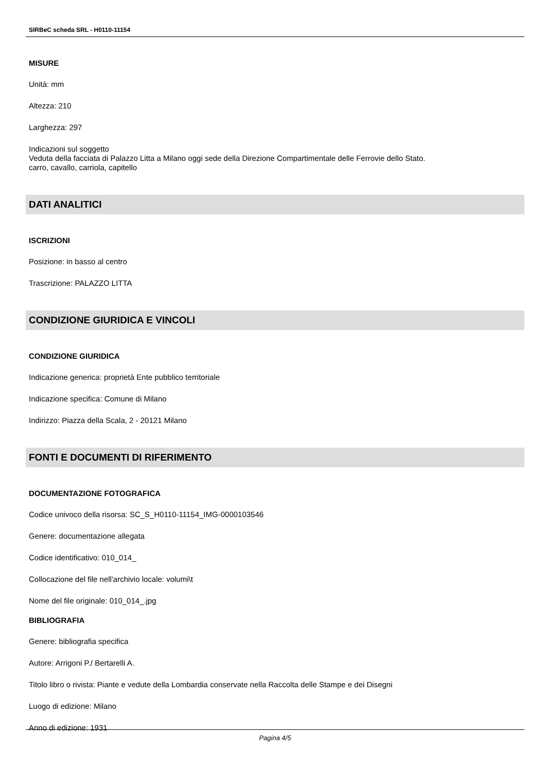SIRBeC scheda SRL - H0110-11154
MISURE
Unità: mm
Altezza: 210
Larghezza: 297
Indicazioni sul soggetto
Veduta della facciata di Palazzo Litta a Milano oggi sede della Direzione Compartimentale delle Ferrovie dello Stato.
carro, cavallo, carriola, capitello
DATI ANALITICI
ISCRIZIONI
Posizione: in basso al centro
Trascrizione: PALAZZO LITTA
CONDIZIONE GIURIDICA E VINCOLI
CONDIZIONE GIURIDICA
Indicazione generica: proprietà Ente pubblico territoriale
Indicazione specifica: Comune di Milano
Indirizzo: Piazza della Scala, 2 - 20121 Milano
FONTI E DOCUMENTI DI RIFERIMENTO
DOCUMENTAZIONE FOTOGRAFICA
Codice univoco della risorsa: SC_S_H0110-11154_IMG-0000103546
Genere: documentazione allegata
Codice identificativo: 010_014_
Collocazione del file nell'archivio locale: volumi\t
Nome del file originale: 010_014_.jpg
BIBLIOGRAFIA
Genere: bibliografia specifica
Autore: Arrigoni P./ Bertarelli A.
Titolo libro o rivista: Piante e vedute della Lombardia conservate nella Raccolta delle Stampe e dei Disegni
Luogo di edizione: Milano
Anno di edizione: 1931
Pagina 4/5